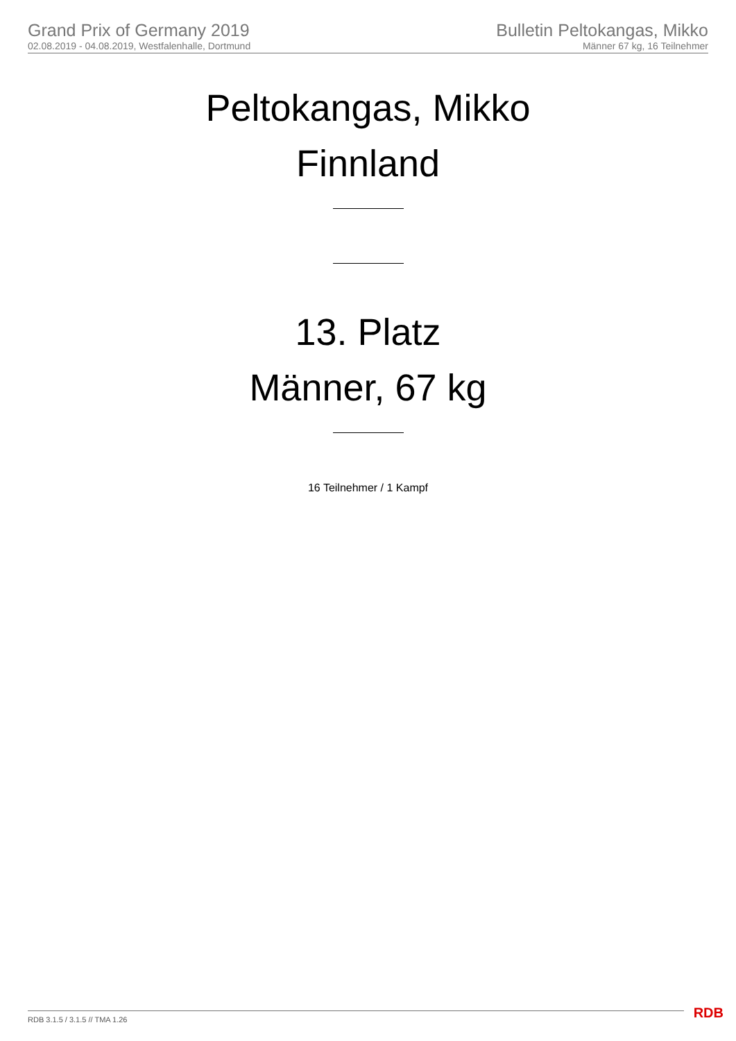Grand Prix of Germany 2019
02.08.2019 - 04.08.2019, Westfalenhalle, Dortmund
Bulletin Peltokangas, Mikko
Männer 67 kg, 16 Teilnehmer
Peltokangas, Mikko
Finnland
13. Platz
Männer, 67 kg
16 Teilnehmer / 1 Kampf
RDB 3.1.5 / 3.1.5 // TMA 1.26 RDB